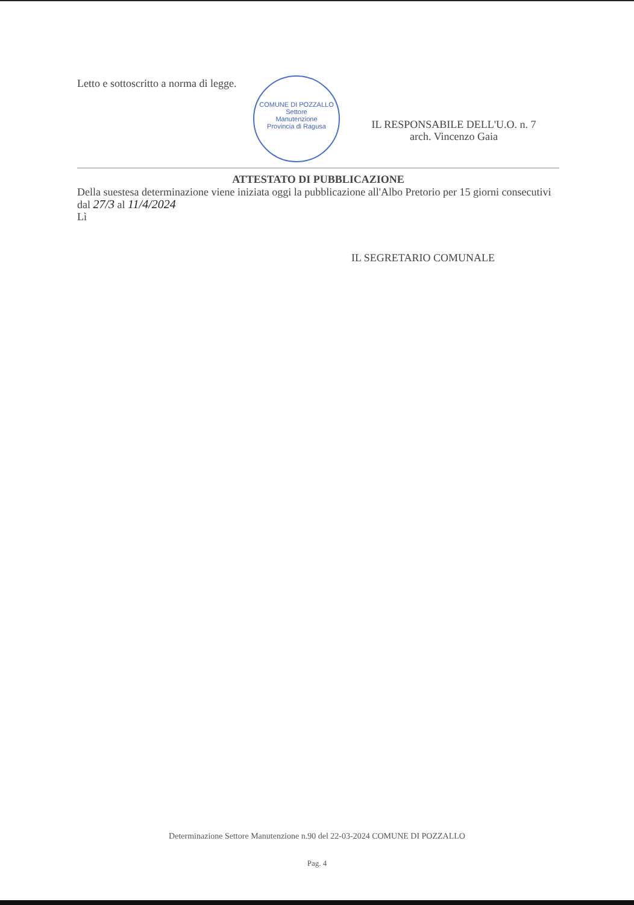COMUNE DI POZZALLO
Settore
Manutenzione
Provincia di Ragusa
Letto e sottoscritto a norma di legge.
IL RESPONSABILE DELL'U.O. n. 7
arch. Vincenzo Gaia
ATTESTATO DI PUBBLICAZIONE
Della suestesa determinazione viene iniziata oggi la pubblicazione all'Albo Pretorio per 15 giorni consecutivi dal 27/3 al 11/4/2024
Lì
IL SEGRETARIO COMUNALE
Determinazione Settore Manutenzione n.90 del 22-03-2024 COMUNE DI POZZALLO
Pag. 4